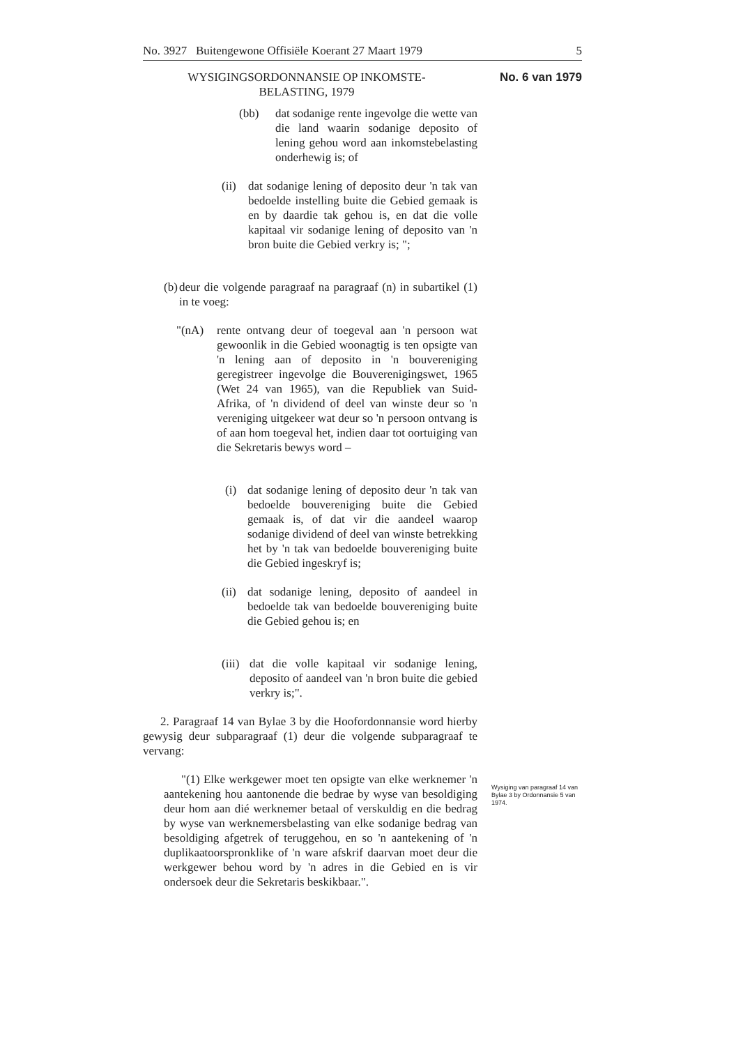No. 3927 Buitengewone Offisiële Koerant 27 Maart 1979 5
WYSIGINGSORDONNANSIE OP INKOMSTE-
BELASTING, 1979
No. 6 van 1979
(bb) dat sodanige rente ingevolge die wette van die land waarin sodanige deposito of lening gehou word aan inkomstebelasting onderhewig is; of
(ii)
dat sodanige lening of deposito deur 'n tak van bedoelde instelling buite die Gebied gemaak is en by daardie tak gehou is, en dat die volle kapitaal vir sodanige lening of deposito van 'n bron buite die Gebied verkry is; ";
(b)
deur die volgende paragraaf na paragraaf (n) in subartikel (1) in te voeg:
"(nA) rente ontvang deur of toegeval aan 'n persoon wat gewoonlik in die Gebied woonagtig is ten opsigte van 'n lening aan of deposito in 'n bouvereniging geregistreer ingevolge die Bouverenigingswet, 1965 (Wet 24 van 1965), van die Republiek van Suid-Afrika, of 'n dividend of deel van winste deur so 'n vereniging uitgekeer wat deur so 'n persoon ontvang is of aan hom toegeval het, indien daar tot oortuiging van die Sekretaris bewys word –
(i) dat sodanige lening of deposito deur 'n tak van bedoelde bouvereniging buite die Gebied gemaak is, of dat vir die aandeel waarop sodanige dividend of deel van winste betrekking het by 'n tak van bedoelde bouvereniging buite die Gebied ingeskryf is;
(ii)
dat sodanige lening, deposito of aandeel in bedoelde tak van bedoelde bouvereniging buite die Gebied gehou is; en
(iii)
dat die volle kapitaal vir sodanige lening, deposito of aandeel van 'n bron buite die gebied verkry is;".
2. Paragraaf 14 van Bylae 3 by die Hoofordonnansie word hierby gewysig deur subparagraaf (1) deur die volgende subparagraaf te vervang:
"(1) Elke werkgewer moet ten opsigte van elke werknemer 'n aantekening hou aantonende die bedrae by wyse van besoldiging deur hom aan dié werknemer betaal of verskuldig en die bedrag by wyse van werknemersbelasting van elke sodanige bedrag van besoldiging afgetrek of teruggehou, en so 'n aantekening of 'n duplikaatoorspronklike of 'n ware afskrif daarvan moet deur die werkgewer behou word by 'n adres in die Gebied en is vir ondersoek deur die Sekretaris beskikbaar.".
Wysiging van paragraaf 14 van Bylae 3 by Ordonnansie 5 van 1974.